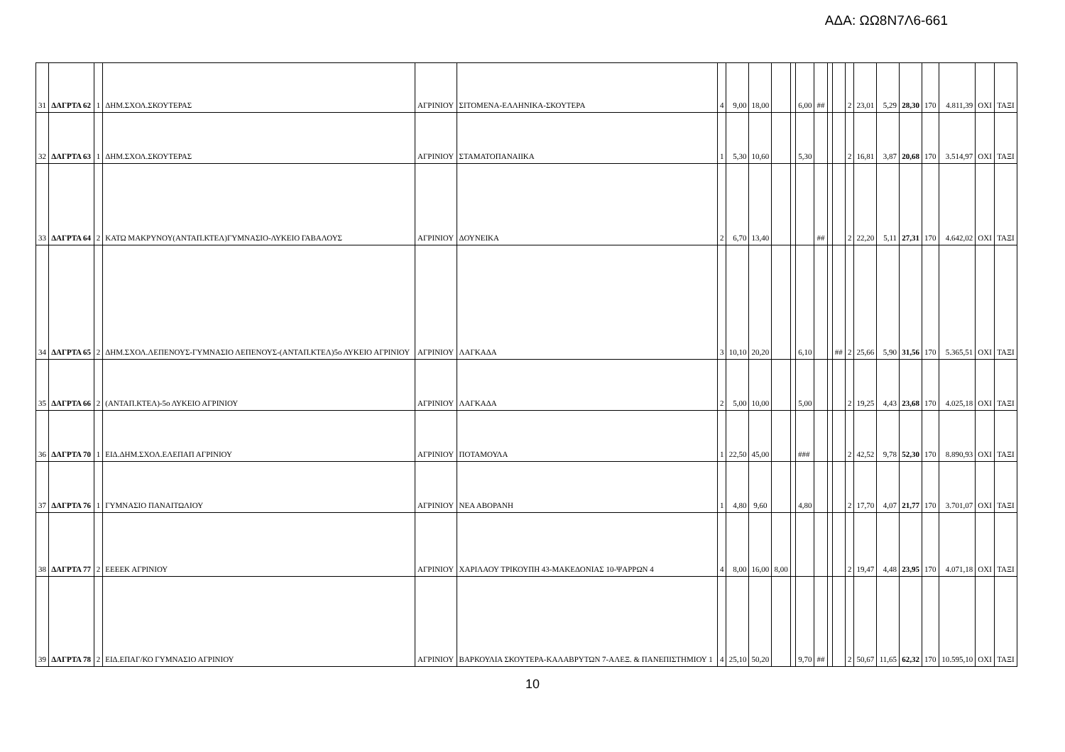ΑΔΑ: ΩΩ8Ν7Λ6-661
| 31 | ΔΑΓΡΤΑ 62 | 1 | ΔΗΜ.ΣΧΟΛ.ΣΚΟΥΤΕΡΑΣ | ΑΓΡΙΝΙΟΥ | ΣΙΤΟΜΕΝΑ-ΕΛΛΗΝΙΚΑ-ΣΚΟΥΤΕΡΑ | 4 | 9,00 | 18,00 | | | 6,00 | ## | | | 2 | 23,01 | 5,29 | 28,30 | 170 | 4.811,39 | ΟΧΙ | ΤΑΞΙ |
| 32 | ΔΑΓΡΤΑ 63 | 1 | ΔΗΜ.ΣΧΟΛ.ΣΚΟΥΤΕΡΑΣ | ΑΓΡΙΝΙΟΥ | ΣΤΑΜΑΤΟΠΑΝΑΙΙΚΑ | 1 | 5,30 | 10,60 | | | 5,30 | | | | 2 | 16,81 | 3,87 | 20,68 | 170 | 3.514,97 | ΟΧΙ | ΤΑΞΙ |
| 33 | ΔΑΓΡΤΑ 64 | 2 | ΚΑΤΩ ΜΑΚΡΥΝΟΥ(ΑΝΤΑΠ.ΚΤΕΛ)ΓΥΜΝΑΣΙΟ-ΛΥΚΕΙΟ ΓΑΒΑΛΟΥΣ | ΑΓΡΙΝΙΟΥ | ΔΟΥΝΕΙΚΑ | 2 | 6,70 | 13,40 | | | | ## | | | 2 | 22,20 | 5,11 | 27,31 | 170 | 4.642,02 | ΟΧΙ | ΤΑΞΙ |
| 34 | ΔΑΓΡΤΑ 65 | 2 | ΔΗΜ.ΣΧΟΛ.ΛΕΠΕΝΟΥΣ-ΓΥΜΝΑΣΙΟ ΛΕΠΕΝΟΥΣ-(ΑΝΤΑΠ.ΚΤΕΛ)5ο ΛΥΚΕΙΟ ΑΓΡΙΝΙΟΥ | ΑΓΡΙΝΙΟΥ | ΛΑΓΚΑΔΑ | 3 | 10,10 | 20,20 | | | 6,10 | | | ## | 2 | 25,66 | 5,90 | 31,56 | 170 | 5.365,51 | ΟΧΙ | ΤΑΞΙ |
| 35 | ΔΑΓΡΤΑ 66 | 2 | (ΑΝΤΑΠ.ΚΤΕΛ)-5ο ΛΥΚΕΙΟ ΑΓΡΙΝΙΟΥ | ΑΓΡΙΝΙΟΥ | ΛΑΓΚΑΔΑ | 2 | 5,00 | 10,00 | | | 5,00 | | | | 2 | 19,25 | 4,43 | 23,68 | 170 | 4.025,18 | ΟΧΙ | ΤΑΞΙ |
| 36 | ΔΑΓΡΤΑ 70 | 1 | ΕΙΔ.ΔΗΜ.ΣΧΟΛ.ΕΛΕΠΑΠ ΑΓΡΙΝΙΟΥ | ΑΓΡΙΝΙΟΥ | ΠΟΤΑΜΟΥΛΑ | 1 | 22,50 | 45,00 | | | ### | | | | 2 | 42,52 | 9,78 | 52,30 | 170 | 8.890,93 | ΟΧΙ | ΤΑΞΙ |
| 37 | ΔΑΓΡΤΑ 76 | 1 | ΓΥΜΝΑΣΙΟ ΠΑΝΑΙΤΩΛΙΟΥ | ΑΓΡΙΝΙΟΥ | ΝΕΑ ΑΒΟΡΑΝΗ | 1 | 4,80 | 9,60 | | | 4,80 | | | | 2 | 17,70 | 4,07 | 21,77 | 170 | 3.701,07 | ΟΧΙ | ΤΑΞΙ |
| 38 | ΔΑΓΡΤΑ 77 | 2 | ΕΕΕΕΚ ΑΓΡΙΝΙΟΥ | ΑΓΡΙΝΙΟΥ | ΧΑΡΙΛΑΟΥ ΤΡΙΚΟΥΠΗ 43-ΜΑΚΕΔΟΝΙΑΣ 10-ΨΑΡΡΩΝ 4 | 4 | 8,00 | 16,00 | 8,00 | | | | | | 2 | 19,47 | 4,48 | 23,95 | 170 | 4.071,18 | ΟΧΙ | ΤΑΞΙ |
| 39 | ΔΑΓΡΤΑ 78 | 2 | ΕΙΔ.ΕΠΑΓ/ΚΟ ΓΥΜΝΑΣΙΟ ΑΓΡΙΝΙΟΥ | ΑΓΡΙΝΙΟΥ | ΒΑΡΚΟΥΛΙΑ ΣΚΟΥΤΕΡΑ-ΚΑΛΑΒΡΥΤΩΝ 7-ΑΛΕΞ. & ΠΑΝΕΠΙΣΤΗΜΙΟΥ 1 | 4 | 25,10 | 50,20 | | | 9,70 | ## | | | 2 | 50,67 | 11,65 | 62,32 | 170 | 10.595,10 | ΟΧΙ | ΤΑΞΙ |
10